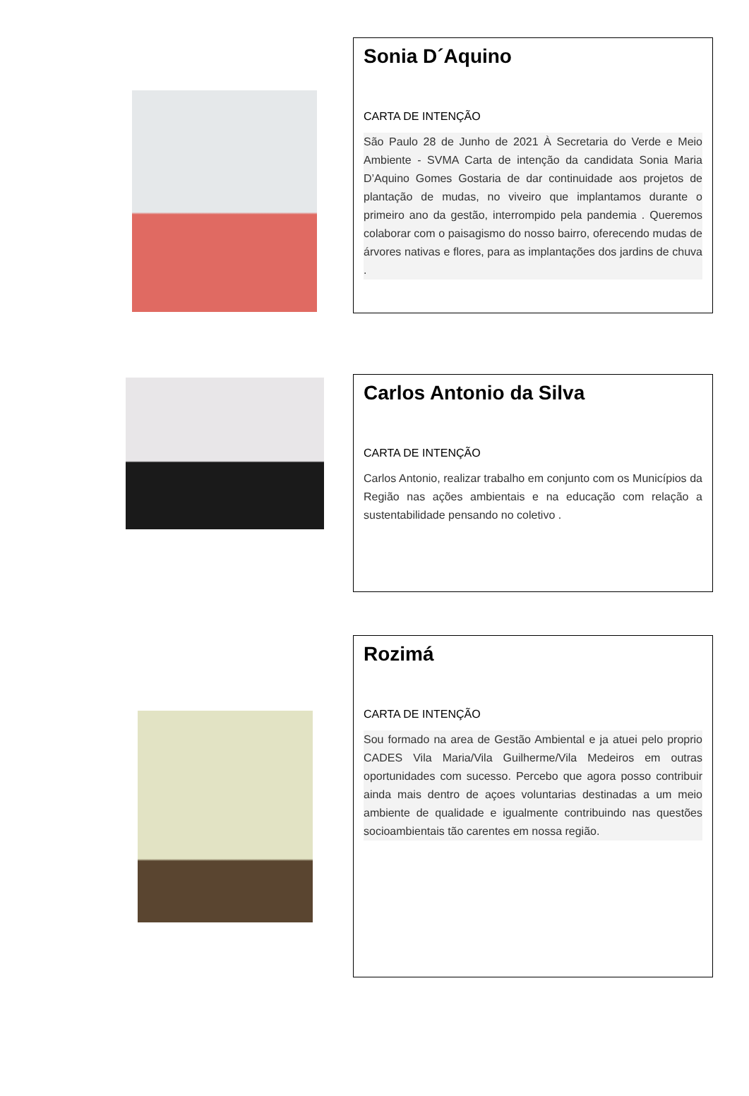Sonia D´Aquino
CARTA DE INTENÇÃO
São Paulo 28 de Junho de 2021 À Secretaria do Verde e Meio Ambiente - SVMA Carta de intenção da candidata Sonia Maria D’Aquino Gomes Gostaria de dar continuidade aos projetos de plantação de mudas, no viveiro que implantamos durante o primeiro ano da gestão, interrompido pela pandemia . Queremos colaborar com o paisagismo do nosso bairro, oferecendo mudas de árvores nativas e flores, para as implantações dos jardins de chuva .
Carlos Antonio da Silva
CARTA DE INTENÇÃO
Carlos Antonio, realizar trabalho em conjunto com os Municípios da Região nas ações ambientais e na educação com relação a sustentabilidade pensando no coletivo .
Rozimá
CARTA DE INTENÇÃO
Sou formado na area de Gestão Ambiental e ja atuei pelo proprio CADES Vila Maria/Vila Guilherme/Vila Medeiros em outras oportunidades com sucesso. Percebo que agora posso contribuir ainda mais dentro de açoes voluntarias destinadas a um meio ambiente de qualidade e igualmente contribuindo nas questões socioambientais tão carentes em nossa região.